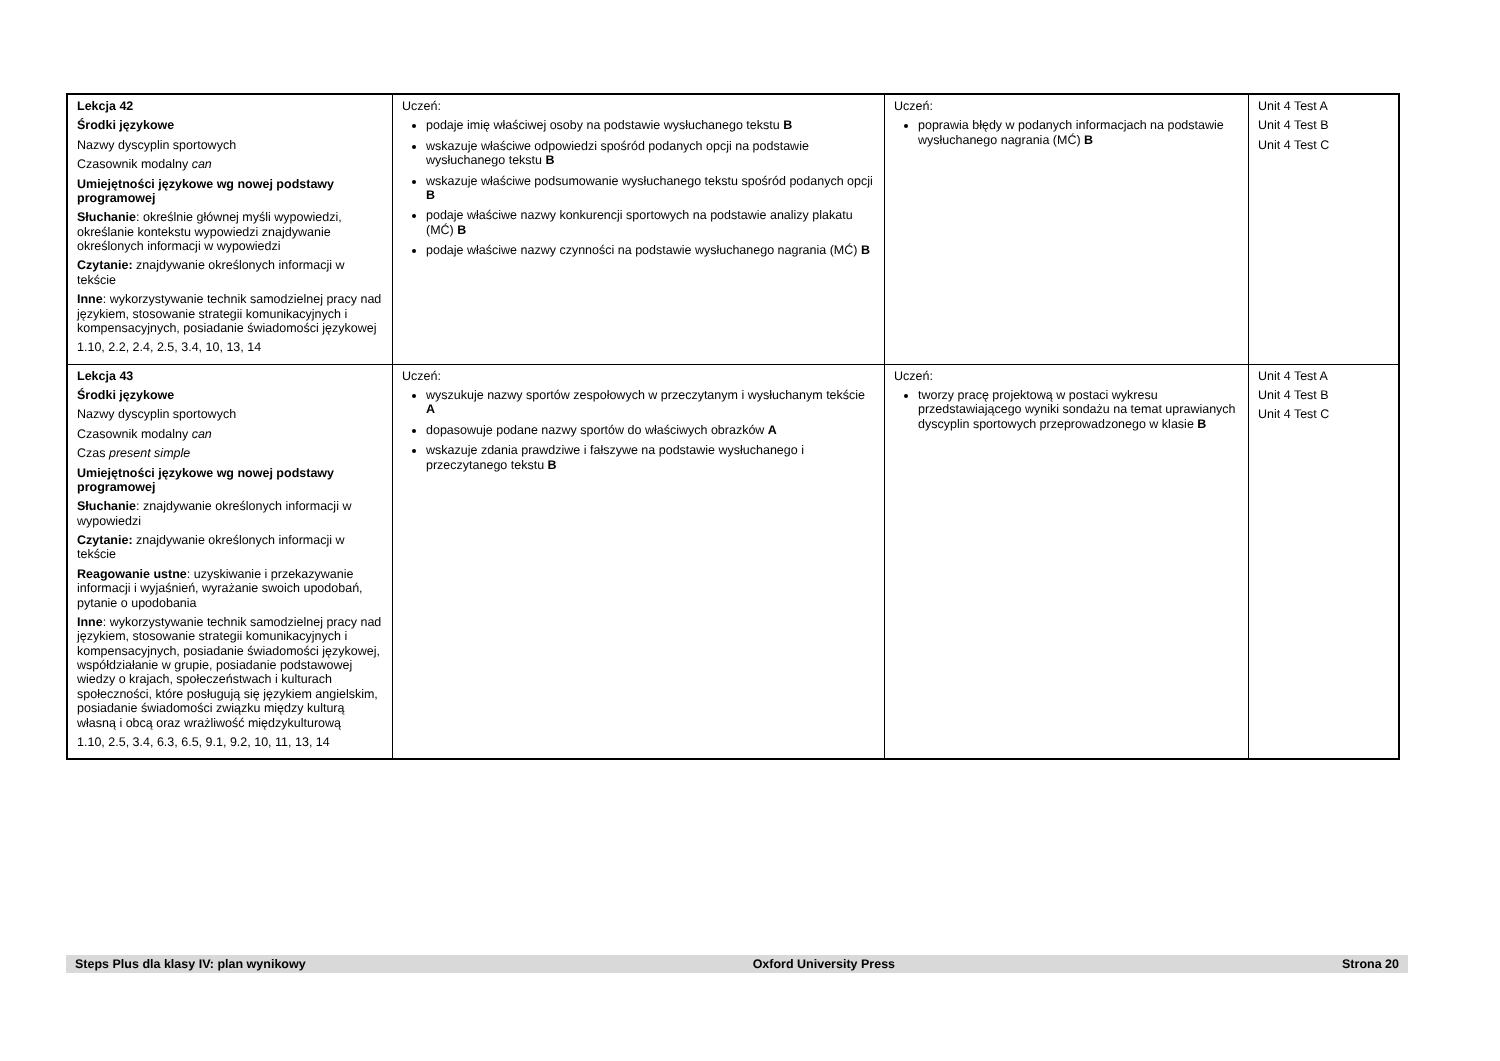| Lekcja 42 Środki językowe Nazwy dyscyplin sportowych Czasownik modalny can Umiejętności językowe wg nowej podstawy programowej Słuchanie : określnie głównej myśli wypowiedzi, określanie kontekstu wypowiedzi znajdywanie określonych informacji w wypowiedzi Czytanie: znajdywanie określonych informacji w tekście Inne : wykorzystywanie technik samodzielnej pracy nad językiem, stosowanie strategii komunikacyjnych i kompensacyjnych, posiadanie świadomości językowej 1.10, 2.2, 2.4, 2.5, 3.4, 10, 13, 14 | Uczeń: podaje imię właściwej osoby na podstawie wysłuchanego tekstu B wskazuje właściwe odpowiedzi spośród podanych opcji na podstawie wysłuchanego tekstu B wskazuje właściwe podsumowanie wysłuchanego tekstu spośród podanych opcji B podaje właściwe nazwy konkurencji sportowych na podstawie analizy plakatu (MĆ) B podaje właściwe nazwy czynności na podstawie wysłuchanego nagrania (MĆ) B | Uczeń: poprawia błędy w podanych informacjach na podstawie wysłuchanego nagrania (MĆ) B | Unit 4 Test A Unit 4 Test B Unit 4 Test C |
| Lekcja 43 Środki językowe Nazwy dyscyplin sportowych Czasownik modalny can Czas present simple Umiejętności językowe wg nowej podstawy programowej Słuchanie : znajdywanie określonych informacji w wypowiedzi Czytanie: znajdywanie określonych informacji w tekście Reagowanie ustne : uzyskiwanie i przekazywanie informacji i wyjaśnień, wyrażanie swoich upodobań, pytanie o upodobania Inne : wykorzystywanie technik samodzielnej pracy nad językiem, stosowanie strategii komunikacyjnych i kompensacyjnych, posiadanie świadomości językowej, współdziałanie w grupie, posiadanie podstawowej wiedzy o krajach, społeczeństwach i kulturach społeczności, które posługują się językiem angielskim, posiadanie świadomości związku między kulturą własną i obcą oraz wrażliwość międzykulturową 1.10, 2.5, 3.4, 6.3, 6.5, 9.1, 9.2, 10, 11, 13, 14 | Uczeń: wyszukuje nazwy sportów zespołowych w przeczytanym i wysłuchanym tekście A dopasowuje podane nazwy sportów do właściwych obrazków A wskazuje zdania prawdziwe i fałszywe na podstawie wysłuchanego i przeczytanego tekstu B | Uczeń: tworzy pracę projektową w postaci wykresu przedstawiającego wyniki sondażu na temat uprawianych dyscyplin sportowych przeprowadzonego w klasie B | Unit 4 Test A Unit 4 Test B Unit 4 Test C |
Steps Plus dla klasy IV: plan wynikowy Oxford University Press Strona 20